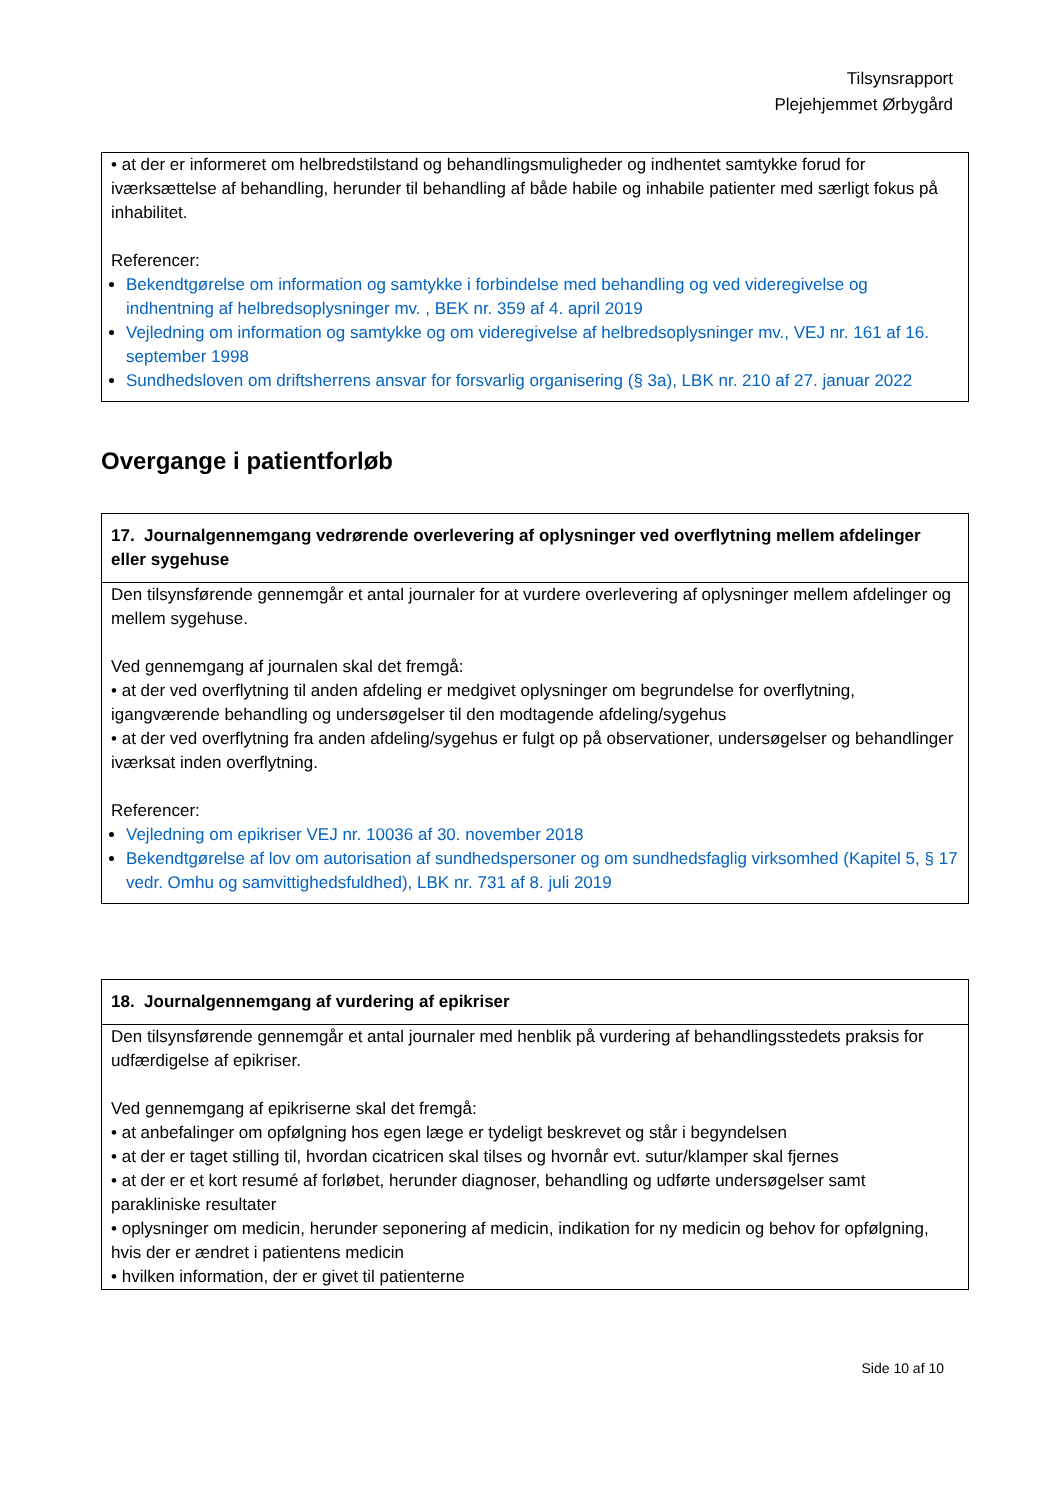Tilsynsrapport
Plejehjemmet Ørbygård
| • at der er informeret om helbredstilstand og behandlingsmuligheder og indhentet samtykke forud for iværksættelse af behandling, herunder til behandling af både habile og inhabile patienter med særligt fokus på inhabilitet. Referencer: Bekendtgørelse om information og samtykke i forbindelse med behandling og ved videregivelse og indhentning af helbredsoplysninger mv. , BEK nr. 359 af 4. april 2019 Vejledning om information og samtykke og om videregivelse af helbredsoplysninger mv., VEJ nr. 161 af 16. september 1998 Sundhedsloven om driftsherrens ansvar for forsvarlig organisering (§ 3a), LBK nr. 210 af 27. januar 2022 |
Overgange i patientforløb
| 17. Journalgennemgang vedrørende overlevering af oplysninger ved overflytning mellem afdelinger eller sygehuse |
| --- |
| Den tilsynsførende gennemgår et antal journaler for at vurdere overlevering af oplysninger mellem afdelinger og mellem sygehuse. Ved gennemgang af journalen skal det fremgå: • at der ved overflytning til anden afdeling er medgivet oplysninger om begrundelse for overflytning, igangværende behandling og undersøgelser til den modtagende afdeling/sygehus • at der ved overflytning fra anden afdeling/sygehus er fulgt op på observationer, undersøgelser og behandlinger iværksat inden overflytning. Referencer: Vejledning om epikriser VEJ nr. 10036 af 30. november 2018 Bekendtgørelse af lov om autorisation af sundhedspersoner og om sundhedsfaglig virksomhed (Kapitel 5, § 17 vedr. Omhu og samvittighedsfuldhed), LBK nr. 731 af 8. juli 2019 |
| 18. Journalgennemgang af vurdering af epikriser |
| --- |
| Den tilsynsførende gennemgår et antal journaler med henblik på vurdering af behandlingsstedets praksis for udfærdigelse af epikriser. Ved gennemgang af epikriserne skal det fremgå: • at anbefalinger om opfølgning hos egen læge er tydeligt beskrevet og står i begyndelsen • at der er taget stilling til, hvordan cicatricen skal tilses og hvornår evt. sutur/klamper skal fjernes • at der er et kort resumé af forløbet, herunder diagnoser, behandling og udførte undersøgelser samt parakliniske resultater • oplysninger om medicin, herunder seponering af medicin, indikation for ny medicin og behov for opfølgning, hvis der er ændret i patientens medicin • hvilken information, der er givet til patienterne |
Side 10 af 10